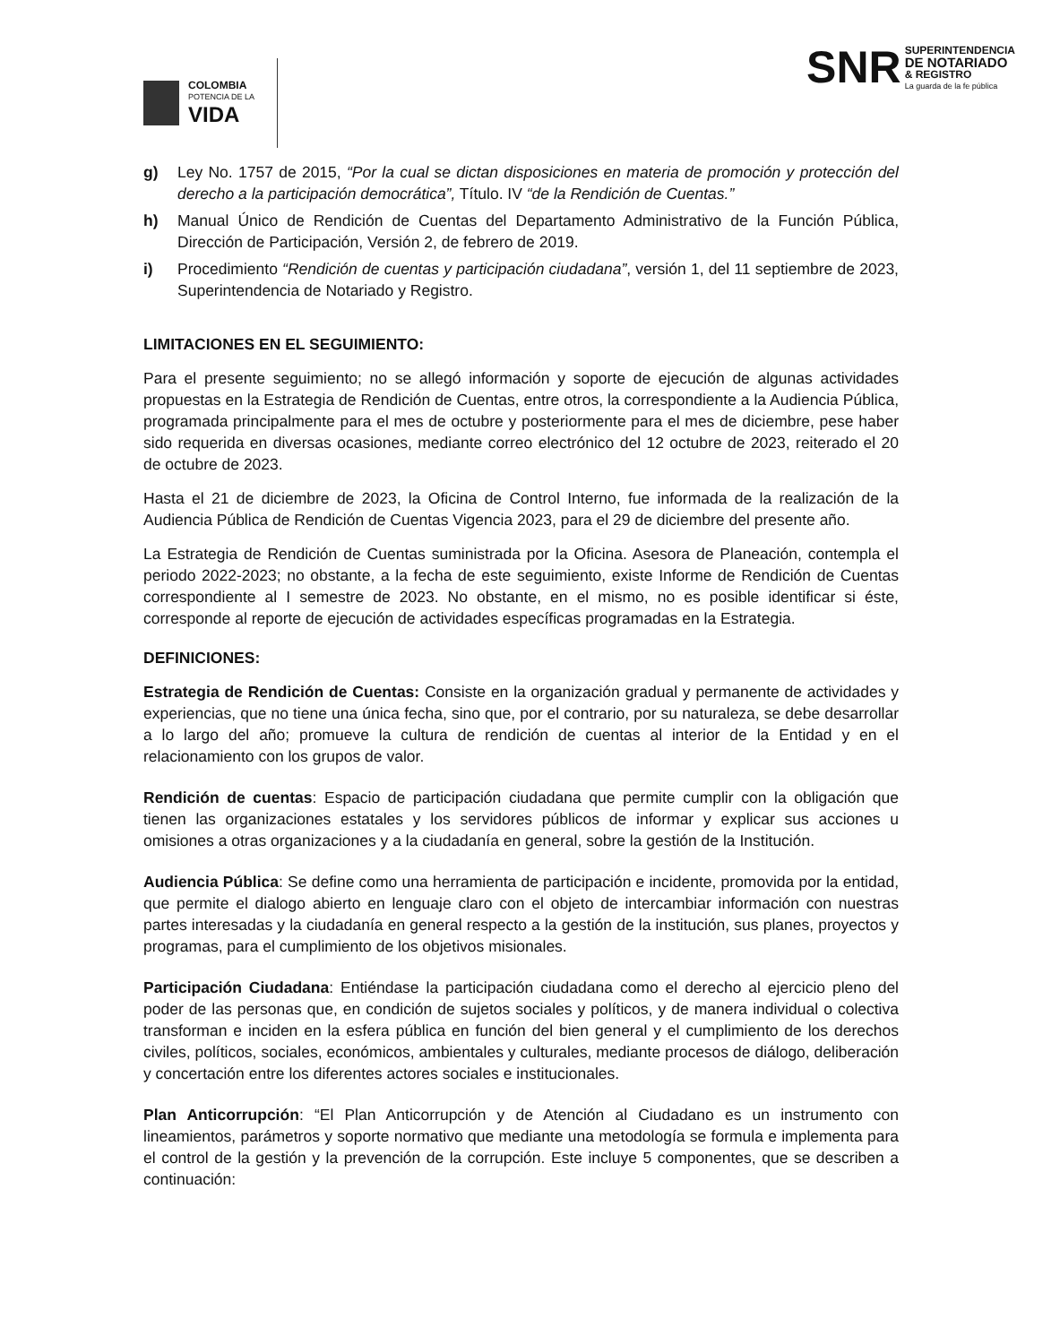COLOMBIA
POTENCIA DE LA
VIDA
SNR
SUPERINTENDENCIA
DE NOTARIADO
& REGISTRO
La guarda de la fe pública
g) Ley No. 1757 de 2015, “Por la cual se dictan disposiciones en materia de promoción y protección del derecho a la participación democrática”, Título. IV “de la Rendición de Cuentas.”
h) Manual Único de Rendición de Cuentas del Departamento Administrativo de la Función Pública, Dirección de Participación, Versión 2, de febrero de 2019.
i) Procedimiento “Rendición de cuentas y participación ciudadana”, versión 1, del 11 septiembre de 2023, Superintendencia de Notariado y Registro.
LIMITACIONES EN EL SEGUIMIENTO:
Para el presente seguimiento; no se allegó información y soporte de ejecución de algunas actividades propuestas en la Estrategia de Rendición de Cuentas, entre otros, la correspondiente a la Audiencia Pública, programada principalmente para el mes de octubre y posteriormente para el mes de diciembre, pese haber sido requerida en diversas ocasiones, mediante correo electrónico del 12 octubre de 2023, reiterado el 20 de octubre de 2023.
Hasta el 21 de diciembre de 2023, la Oficina de Control Interno, fue informada de la realización de la Audiencia Pública de Rendición de Cuentas Vigencia 2023, para el 29 de diciembre del presente año.
La Estrategia de Rendición de Cuentas suministrada por la Oficina. Asesora de Planeación, contempla el periodo 2022-2023; no obstante, a la fecha de este seguimiento, existe Informe de Rendición de Cuentas correspondiente al I semestre de 2023. No obstante, en el mismo, no es posible identificar si éste, corresponde al reporte de ejecución de actividades específicas programadas en la Estrategia.
DEFINICIONES:
Estrategia de Rendición de Cuentas: Consiste en la organización gradual y permanente de actividades y experiencias, que no tiene una única fecha, sino que, por el contrario, por su naturaleza, se debe desarrollar a lo largo del año; promueve la cultura de rendición de cuentas al interior de la Entidad y en el relacionamiento con los grupos de valor.
Rendición de cuentas: Espacio de participación ciudadana que permite cumplir con la obligación que tienen las organizaciones estatales y los servidores públicos de informar y explicar sus acciones u omisiones a otras organizaciones y a la ciudadanía en general, sobre la gestión de la Institución.
Audiencia Pública: Se define como una herramienta de participación e incidente, promovida por la entidad, que permite el dialogo abierto en lenguaje claro con el objeto de intercambiar información con nuestras partes interesadas y la ciudadanía en general respecto a la gestión de la institución, sus planes, proyectos y programas, para el cumplimiento de los objetivos misionales.
Participación Ciudadana: Entiéndase la participación ciudadana como el derecho al ejercicio pleno del poder de las personas que, en condición de sujetos sociales y políticos, y de manera individual o colectiva transforman e inciden en la esfera pública en función del bien general y el cumplimiento de los derechos civiles, políticos, sociales, económicos, ambientales y culturales, mediante procesos de diálogo, deliberación y concertación entre los diferentes actores sociales e institucionales.
Plan Anticorrupción: “El Plan Anticorrupción y de Atención al Ciudadano es un instrumento con lineamientos, parámetros y soporte normativo que mediante una metodología se formula e implementa para el control de la gestión y la prevención de la corrupción. Este incluye 5 componentes, que se describen a continuación: